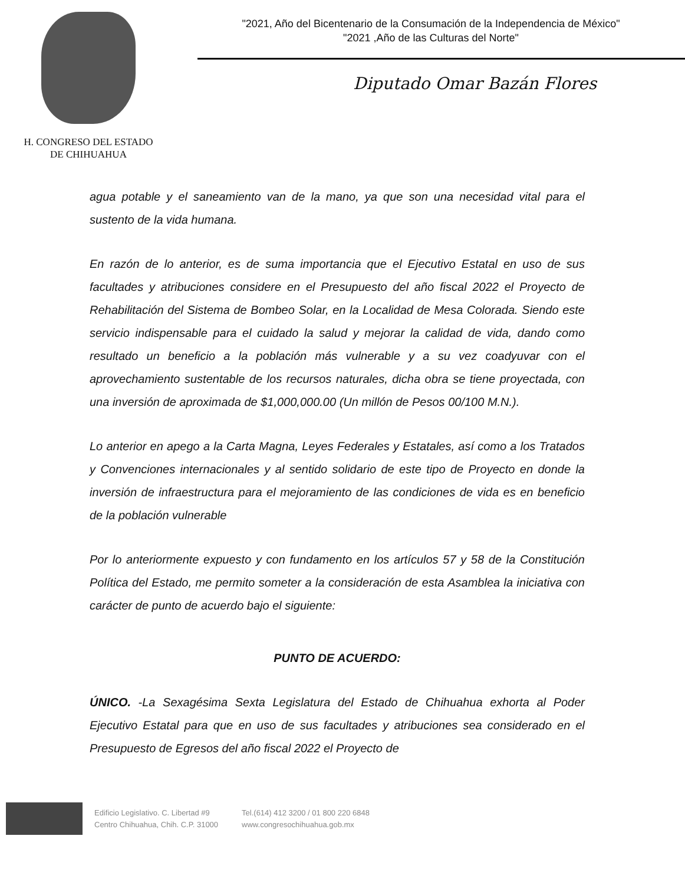H. CONGRESO DEL ESTADO
DE CHIHUAHUA
"2021, Año del Bicentenario de la Consumación de la Independencia de México"
"2021 ,Año de las Culturas del Norte"
Diputado Omar Bazán Flores
agua potable y el saneamiento van de la mano, ya que son una necesidad vital para el sustento de la vida humana.
En razón de lo anterior, es de suma importancia que el Ejecutivo Estatal en uso de sus facultades y atribuciones considere en el Presupuesto del año fiscal 2022 el Proyecto de Rehabilitación del Sistema de Bombeo Solar, en la Localidad de Mesa Colorada. Siendo este servicio indispensable para el cuidado la salud y mejorar la calidad de vida, dando como resultado un beneficio a la población más vulnerable y a su vez coadyuvar con el aprovechamiento sustentable de los recursos naturales, dicha obra se tiene proyectada, con una inversión de aproximada de $1,000,000.00 (Un millón de Pesos 00/100 M.N.).
Lo anterior en apego a la Carta Magna, Leyes Federales y Estatales, así como a los Tratados y Convenciones internacionales y al sentido solidario de este tipo de Proyecto en donde la inversión de infraestructura para el mejoramiento de las condiciones de vida es en beneficio de la población vulnerable
Por lo anteriormente expuesto y con fundamento en los artículos 57 y 58 de la Constitución Política del Estado, me permito someter a la consideración de esta Asamblea la iniciativa con carácter de punto de acuerdo bajo el siguiente:
PUNTO DE ACUERDO:
ÚNICO. -La Sexagésima Sexta Legislatura del Estado de Chihuahua exhorta al Poder Ejecutivo Estatal para que en uso de sus facultades y atribuciones sea considerado en el Presupuesto de Egresos del año fiscal 2022 el Proyecto de
Edificio Legislativo. C. Libertad #9
Centro Chihuahua, Chih. C.P. 31000
Tel.(614) 412 3200 / 01 800 220 6848
www.congresochihuahua.gob.mx